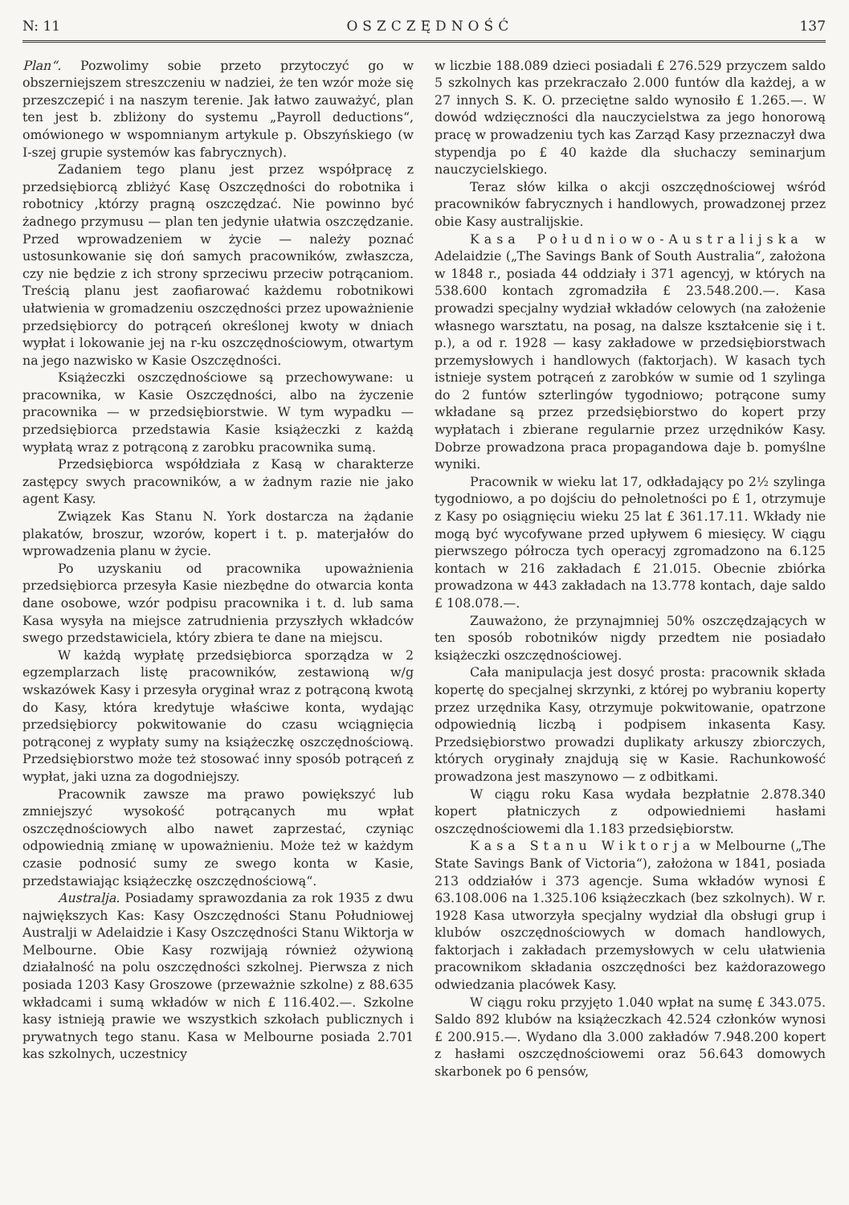N: 11 OSZCZĘDNOŚĆ 137
Plan“. Pozwolimy sobie przeto przytoczyć go w obszerniejszem streszczeniu w nadziei, że ten wzór może się przeszczepić i na naszym terenie. Jak łatwo zauważyć, plan ten jest b. zbliżony do systemu „Payroll deductions“, omówionego w wspomnianym artykule p. Obszyńskiego (w I-szej grupie systemów kas fabrycznych).
Zadaniem tego planu jest przez współpracę z przedsiębiorcą zbliżyć Kasę Oszczędności do robotnika i robotnicy ,którzy pragną oszczędzać. Nie powinno być żadnego przymusu — plan ten jedynie ułatwia oszczędzanie. Przed wprowadzeniem w życie — należy poznać ustosunkowanie się doń samych pracowników, zwłaszcza, czy nie będzie z ich strony sprzeciwu przeciw potrącaniom. Treścią planu jest zaofiarować każdemu robotnikowi ułatwienia w gromadzeniu oszczędności przez upoważnienie przedsiębiorcy do potrąceń określonej kwoty w dniach wypłat i lokowanie jej na r-ku oszczędnościowym, otwartym na jego nazwisko w Kasie Oszczędności.
Książeczki oszczędnościowe są przechowywane: u pracownika, w Kasie Oszczędności, albo na życzenie pracownika — w przedsiębiorstwie. W tym wypadku — przedsiębiorca przedstawia Kasie książeczki z każdą wypłatą wraz z potrąconą z zarobku pracownika sumą.
Przedsiębiorca współdziała z Kasą w charakterze zastępcy swych pracowników, a w żadnym razie nie jako agent Kasy.
Związek Kas Stanu N. York dostarcza na żądanie plakatów, broszur, wzorów, kopert i t. p. materjałów do wprowadzenia planu w życie.
Po uzyskaniu od pracownika upoważnienia przedsiębiorca przesyła Kasie niezbędne do otwarcia konta dane osobowe, wzór podpisu pracownika i t. d. lub sama Kasa wysyła na miejsce zatrudnienia przyszłych wkładców swego przedstawiciela, który zbiera te dane na miejscu.
W każdą wypłatę przedsiębiorca sporządza w 2 egzemplarzach listę pracowników, zestawioną w/g wskazówek Kasy i przesyła oryginał wraz z potrąconą kwotą do Kasy, która kredytuje właściwe konta, wydając przedsiębiorcy pokwitowanie do czasu wciągnięcia potrąconej z wypłaty sumy na książeczkę oszczędnościową. Przedsiębiorstwo może też stosować inny sposób potrąceń z wypłat, jaki uzna za dogodniejszy.
Pracownik zawsze ma prawo powiększyć lub zmniejszyć wysokość potrącanych mu wpłat oszczędnościowych albo nawet zaprzestać, czyniąc odpowiednią zmianę w upoważnieniu. Może też w każdym czasie podnosić sumy ze swego konta w Kasie, przedstawiając książeczkę oszczędnościową“.
Australja. Posiadamy sprawozdania za rok 1935 z dwu największych Kas: Kasy Oszczędności Stanu Południowej Australji w Adelaidzie i Kasy Oszczędności Stanu Wiktorja w Melbourne. Obie Kasy rozwijają również ożywioną działalność na polu oszczędności szkolnej. Pierwsza z nich posiada 1203 Kasy Groszowe (przeważnie szkolne) z 88.635 wkładcami i sumą wkładów w nich £ 116.402.—. Szkolne kasy istnieją prawie we wszystkich szkołach publicznych i prywatnych tego stanu. Kasa w Melbourne posiada 2.701 kas szkolnych, uczestnicy
w liczbie 188.089 dzieci posiadali £ 276.529 przyczem saldo 5 szkolnych kas przekraczało 2.000 funtów dla każdej, a w 27 innych S. K. O. przeciętne saldo wynosiło £ 1.265.—. W dowód wdzięczności dla nauczycielstwa za jego honorową pracę w prowadzeniu tych kas Zarząd Kasy przeznaczył dwa stypendja po £ 40 każde dla słuchaczy seminarjum nauczycielskiego.
Teraz słów kilka o akcji oszczędnościowej wśród pracowników fabrycznych i handlowych, prowadzonej przez obie Kasy australijskie.
Kasa Południowo-Australijska w Adelaidzie („The Savings Bank of South Australia“, założona w 1848 r., posiada 44 oddziały i 371 agencyj, w których na 538.600 kontach zgromadziła £ 23.548.200.—. Kasa prowadzi specjalny wydział wkładów celowych (na założenie własnego warsztatu, na posag, na dalsze kształcenie się i t. p.), a od r. 1928 — kasy zakładowe w przedsiębiorstwach przemysłowych i handlowych (faktorjach). W kasach tych istnieje system potrąceń z zarobków w sumie od 1 szylinga do 2 funtów szterlingów tygodniowo; potrącone sumy wkładane są przez przedsiębiorstwo do kopert przy wypłatach i zbierane regularnie przez urzędników Kasy. Dobrze prowadzona praca propagandowa daje b. pomyślne wyniki.
Pracownik w wieku lat 17, odkładający po 2½ szylinga tygodniowo, a po dojściu do pełnoletności po £ 1, otrzymuje z Kasy po osiągnięciu wieku 25 lat £ 361.17.11. Wkłady nie mogą być wycofywane przed upływem 6 miesięcy. W ciągu pierwszego półrocza tych operacyj zgromadzono na 6.125 kontach w 216 zakładach £ 21.015. Obecnie zbiórka prowadzona w 443 zakładach na 13.778 kontach, daje saldo £ 108.078.—.
Zauważono, że przynajmniej 50% oszczędzających w ten sposób robotników nigdy przedtem nie posiadało książeczki oszczędnościowej.
Cała manipulacja jest dosyć prosta: pracownik składa kopertę do specjalnej skrzynki, z której po wybraniu koperty przez urzędnika Kasy, otrzymuje pokwitowanie, opatrzone odpowiednią liczbą i podpisem inkasenta Kasy. Przedsiębiorstwo prowadzi duplikaty arkuszy zbiorczych, których oryginały znajdują się w Kasie. Rachunkowość prowadzona jest maszynowo — z odbitkami.
W ciągu roku Kasa wydała bezpłatnie 2.878.340 kopert płatniczych z odpowiedniemi hasłami oszczędnościowemi dla 1.183 przedsiębiorstw.
Kasa Stanu Wiktorja w Melbourne („The State Savings Bank of Victoria“), założona w 1841, posiada 213 oddziałów i 373 agencje. Suma wkładów wynosi £ 63.108.006 na 1.325.106 książeczkach (bez szkolnych). W r. 1928 Kasa utworzyła specjalny wydział dla obsługi grup i klubów oszczędnościowych w domach handlowych, faktorjach i zakładach przemysłowych w celu ułatwienia pracownikom składania oszczędności bez każdorazowego odwiedzania placówek Kasy.
W ciągu roku przyjęto 1.040 wpłat na sumę £ 343.075. Saldo 892 klubów na książeczkach 42.524 członków wynosi £ 200.915.—. Wydano dla 3.000 zakładów 7.948.200 kopert z hasłami oszczędnościowemi oraz 56.643 domowych skarbonek po 6 pensów,